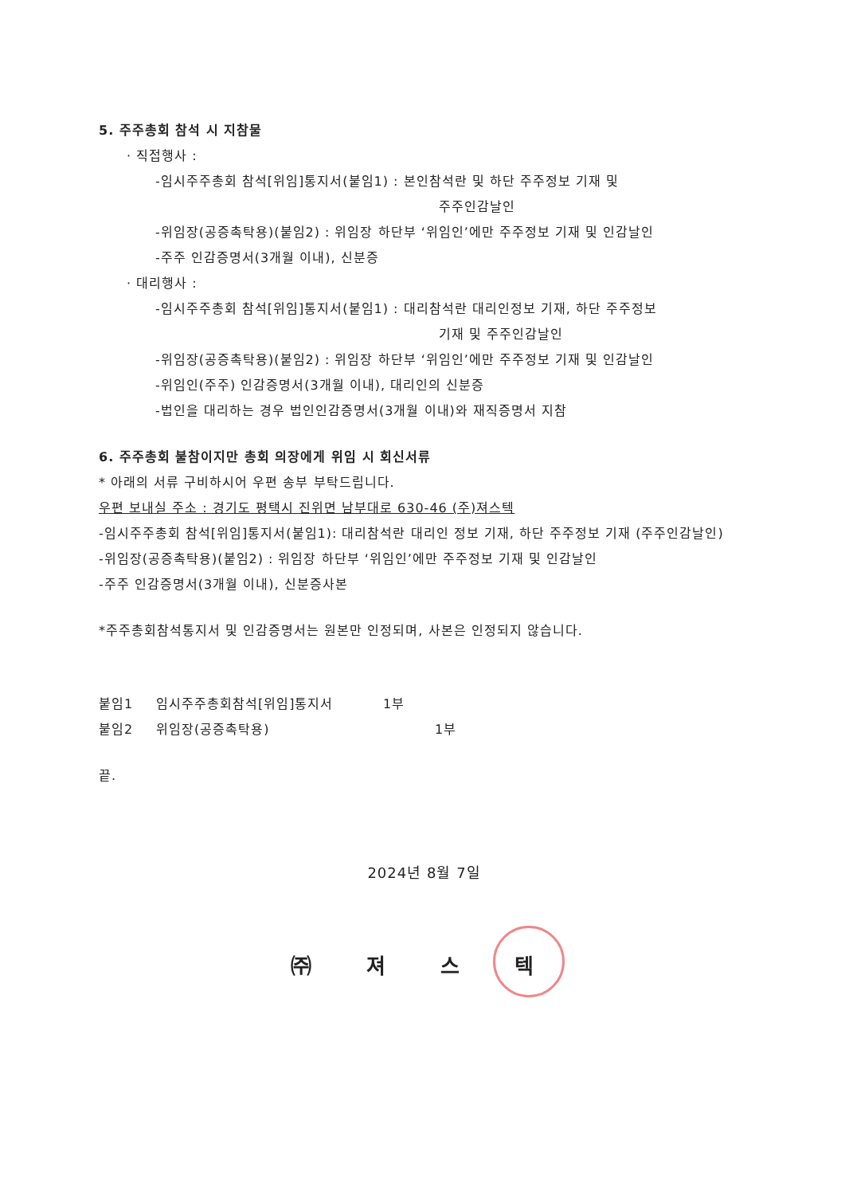5. 주주총회 참석 시 지참물
· 직접행사 :
-임시주주총회 참석[위임]통지서(붙임1) : 본인참석란 및 하단 주주정보 기재 및
주주인감날인
-위임장(공증촉탁용)(붙임2) : 위임장 하단부 ‘위임인’에만 주주정보 기재 및 인감날인
-주주 인감증명서(3개월 이내), 신분증
· 대리행사 :
-임시주주총회 참석[위임]통지서(붙임1) : 대리참석란 대리인정보 기재, 하단 주주정보
기재 및 주주인감날인
-위임장(공증촉탁용)(붙임2) : 위임장 하단부 ‘위임인’에만 주주정보 기재 및 인감날인
-위임인(주주) 인감증명서(3개월 이내), 대리인의 신분증
-법인을 대리하는 경우 법인인감증명서(3개월 이내)와 재직증명서 지참
6. 주주총회 불참이지만 총회 의장에게 위임 시 회신서류
* 아래의 서류 구비하시어 우편 송부 부탁드립니다.
우편 보내실 주소 : 경기도 평택시 진위면 남부대로 630-46 (주)져스텍
-임시주주총회 참석[위임]통지서(붙임1): 대리참석란 대리인 정보 기재, 하단 주주정보 기재 (주주인감날인)
-위임장(공증촉탁용)(붙임2) : 위임장 하단부 ‘위임인’에만 주주정보 기재 및 인감날인
-주주 인감증명서(3개월 이내), 신분증사본
*주주총회참석통지서 및 인감증명서는 원본만 인정되며, 사본은 인정되지 않습니다.
붙임1 임시주주총회참석[위임]통지서 1부
붙임2 위임장(공증촉탁용) 1부
끝.
2024년 8월 7일
㈜ 져 스 텍